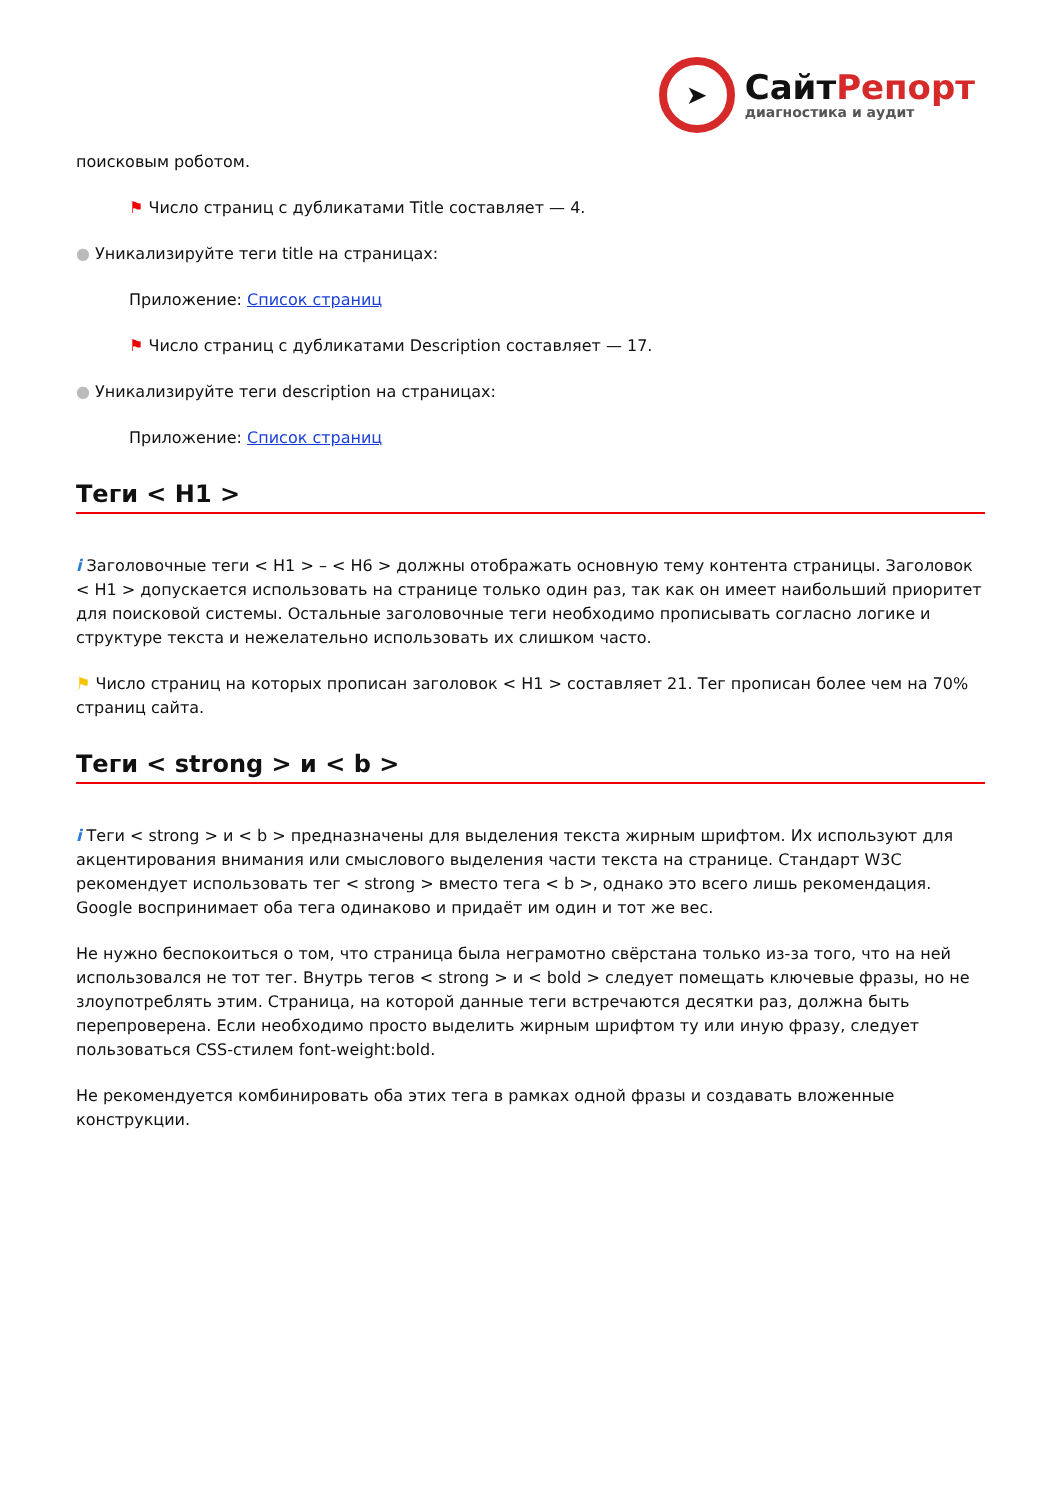➤
СайтРепорт
диагностика и аудит
поисковым роботом.
⚑ Число страниц с дубликатами Title составляет — 4.
● Уникализируйте теги title на страницах:
Приложение: Список страниц
⚑ Число страниц с дубликатами Description составляет — 17.
● Уникализируйте теги description на страницах:
Приложение: Список страниц
Теги < H1 >
i Заголовочные теги < H1 > – < H6 > должны отображать основную тему контента страницы. Заголовок < H1 > допускается использовать на странице только один раз, так как он имеет наибольший приоритет для поисковой системы. Остальные заголовочные теги необходимо прописывать согласно логике и структуре текста и нежелательно использовать их слишком часто.
⚑ Число страниц на которых прописан заголовок < H1 > составляет 21. Тег прописан более чем на 70% страниц сайта.
Теги < strong > и < b >
i Теги < strong > и < b > предназначены для выделения текста жирным шрифтом. Их используют для акцентирования внимания или смыслового выделения части текста на странице. Стандарт W3C рекомендует использовать тег < strong > вместо тега < b >, однако это всего лишь рекомендация. Google воспринимает оба тега одинаково и придаёт им один и тот же вес.
Не нужно беспокоиться о том, что страница была неграмотно свёрстана только из-за того, что на ней использовался не тот тег. Внутрь тегов < strong > и < bold > следует помещать ключевые фразы, но не злоупотреблять этим. Страница, на которой данные теги встречаются десятки раз, должна быть перепроверена. Если необходимо просто выделить жирным шрифтом ту или иную фразу, следует пользоваться CSS-стилем font-weight:bold.
Не рекомендуется комбинировать оба этих тега в рамках одной фразы и создавать вложенные конструкции.